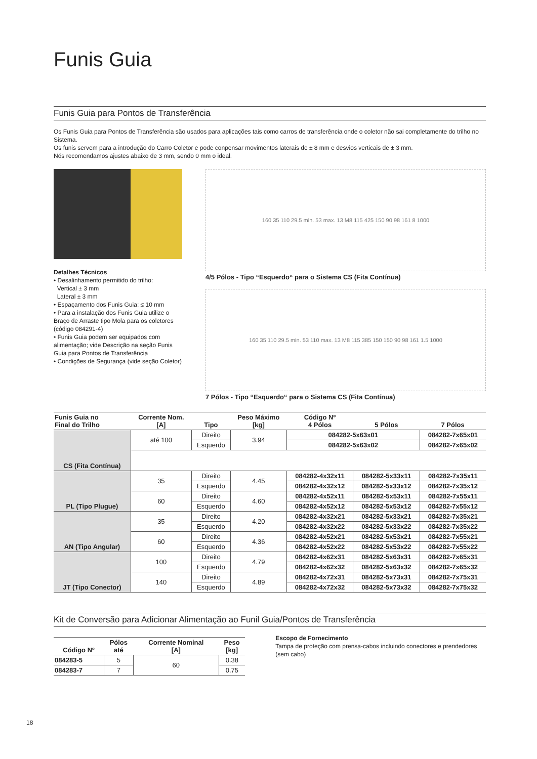Funis Guia
Funis Guia para Pontos de Transferência
Os Funis Guia para Pontos de Transferência são usados para aplicações tais como carros de transferência onde o coletor não sai completamente do trilho no Sistema.
Os funis servem para a introdução do Carro Coletor e pode conpensar movimentos laterais de ± 8 mm e desvios verticais de ± 3 mm.
Nós recomendamos ajustes abaixo de 3 mm, sendo 0 mm o ideal.
Detalhes Técnicos
• Desalinhamento permitido do trilho:
Vertical ± 3 mm
Lateral ± 3 mm
• Espaçamento dos Funis Guia: ≤ 10 mm
• Para a instalação dos Funis Guia utilize o Braço de Arraste tipo Mola para os coletores (código 084291-4)
• Funis Guia podem ser equipados com alimentação; vide Descrição na seção Funis Guia para Pontos de Transferência
• Condições de Segurança (vide seção Coletor)
160 35 110 29.5 min. 53 max. 13 M8 115 425 150 90 98 161 8 1000
4/5 Pólos - Tipo “Esquerdo“ para o Sistema CS (Fita Contínua)
160 35 110 29.5 min. 53 110 max. 13 M8 115 385 150 150 90 98 161 1.5 1000
7 Pólos - Tipo “Esquerdo“ para o Sistema CS (Fita Contínua)
| Funis Guia no Final do Trilho | Corrente Nom. [A] | Tipo | Peso Máximo [kg] | Código Nº 4 Pólos | 5 Pólos | 7 Pólos |
| --- | --- | --- | --- | --- | --- | --- |
| CS (Fita Contínua) | até 100 | Direito | 3.94 | 084282-5x63x01 | | 084282-7x65x01 |
| | | Esquerdo | | 084282-5x63x02 | | 084282-7x65x02 |
| PL (Tipo Plugue) | 35 | Direito | 4.45 | 084282-4x32x11 | 084282-5x33x11 | 084282-7x35x11 |
| | | Esquerdo | | 084282-4x32x12 | 084282-5x33x12 | 084282-7x35x12 |
| | 60 | Direito | 4.60 | 084282-4x52x11 | 084282-5x53x11 | 084282-7x55x11 |
| | | Esquerdo | | 084282-4x52x12 | 084282-5x53x12 | 084282-7x55x12 |
| AN (Tipo Angular) | 35 | Direito | 4.20 | 084282-4x32x21 | 084282-5x33x21 | 084282-7x35x21 |
| | | Esquerdo | | 084282-4x32x22 | 084282-5x33x22 | 084282-7x35x22 |
| | 60 | Direito | 4.36 | 084282-4x52x21 | 084282-5x53x21 | 084282-7x55x21 |
| | | Esquerdo | | 084282-4x52x22 | 084282-5x53x22 | 084282-7x55x22 |
| JT (Tipo Conector) | 100 | Direito | 4.79 | 084282-4x62x31 | 084282-5x63x31 | 084282-7x65x31 |
| | | Esquerdo | | 084282-4x62x32 | 084282-5x63x32 | 084282-7x65x32 |
| | 140 | Direito | 4.89 | 084282-4x72x31 | 084282-5x73x31 | 084282-7x75x31 |
| | | Esquerdo | | 084282-4x72x32 | 084282-5x73x32 | 084282-7x75x32 |
Kit de Conversão para Adicionar Alimentação ao Funil Guia/Pontos de Transferência
| Código Nº | Pólos até | Corrente Nominal [A] | Peso [kg] |
| --- | --- | --- | --- |
| 084283-5 | 5 | 60 | 0.38 |
| 084283-7 | 7 | | 0.75 |
Escopo de Fornecimento
Tampa de proteção com prensa-cabos incluindo conectores e prendedores (sem cabo)
18